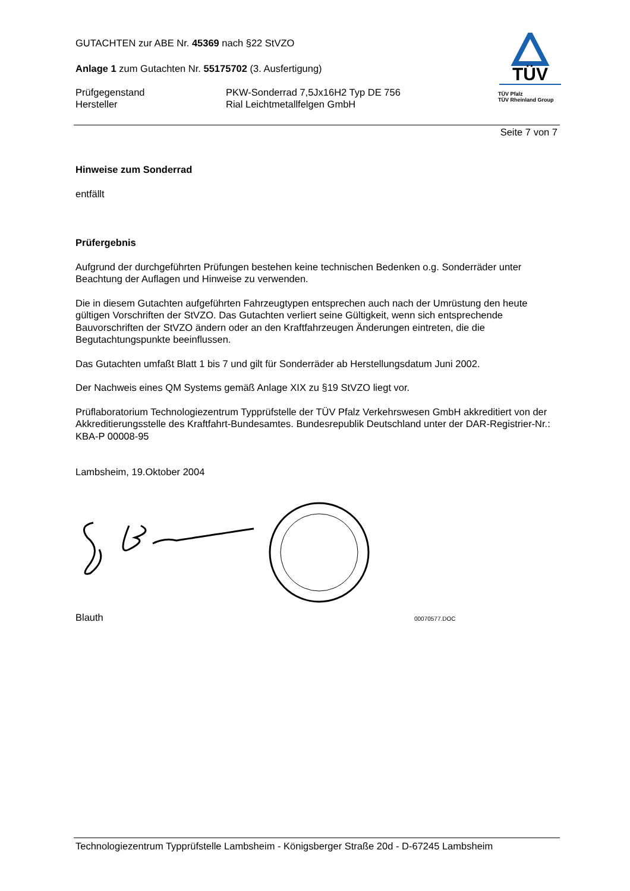TÜV
TÜV Pfalz
TÜV Rheinland Group
GUTACHTEN zur ABE Nr. 45369 nach §22 StVZO
Anlage 1 zum Gutachten Nr. 55175702 (3. Ausfertigung)
Prüfgegenstand PKW-Sonderrad 7,5Jx16H2 Typ DE 756
Hersteller Rial Leichtmetallfelgen GmbH
Seite 7 von 7
Hinweise zum Sonderrad
entfällt
Prüfergebnis
Aufgrund der durchgeführten Prüfungen bestehen keine technischen Bedenken o.g. Sonderräder unter Beachtung der Auflagen und Hinweise zu verwenden.
Die in diesem Gutachten aufgeführten Fahrzeugtypen entsprechen auch nach der Umrüstung den heute gültigen Vorschriften der StVZO. Das Gutachten verliert seine Gültigkeit, wenn sich entsprechende Bauvorschriften der StVZO ändern oder an den Kraftfahrzeugen Änderungen eintreten, die die Begutachtungspunkte beeinflussen.
Das Gutachten umfaßt Blatt 1 bis 7 und gilt für Sonderräder ab Herstellungsdatum Juni 2002.
Der Nachweis eines QM Systems gemäß Anlage XIX zu §19 StVZO liegt vor.
Prüflaboratorium Technologiezentrum Typprüfstelle der TÜV Pfalz Verkehrswesen GmbH akkreditiert von der Akkreditierungsstelle des Kraftfahrt-Bundesamtes. Bundesrepublik Deutschland unter der DAR-Registrier-Nr.: KBA-P 00008-95
Lambsheim, 19.Oktober 2004
Blauth
00070577.DOC
Technologiezentrum Typprüfstelle Lambsheim - Königsberger Straße 20d - D-67245 Lambsheim